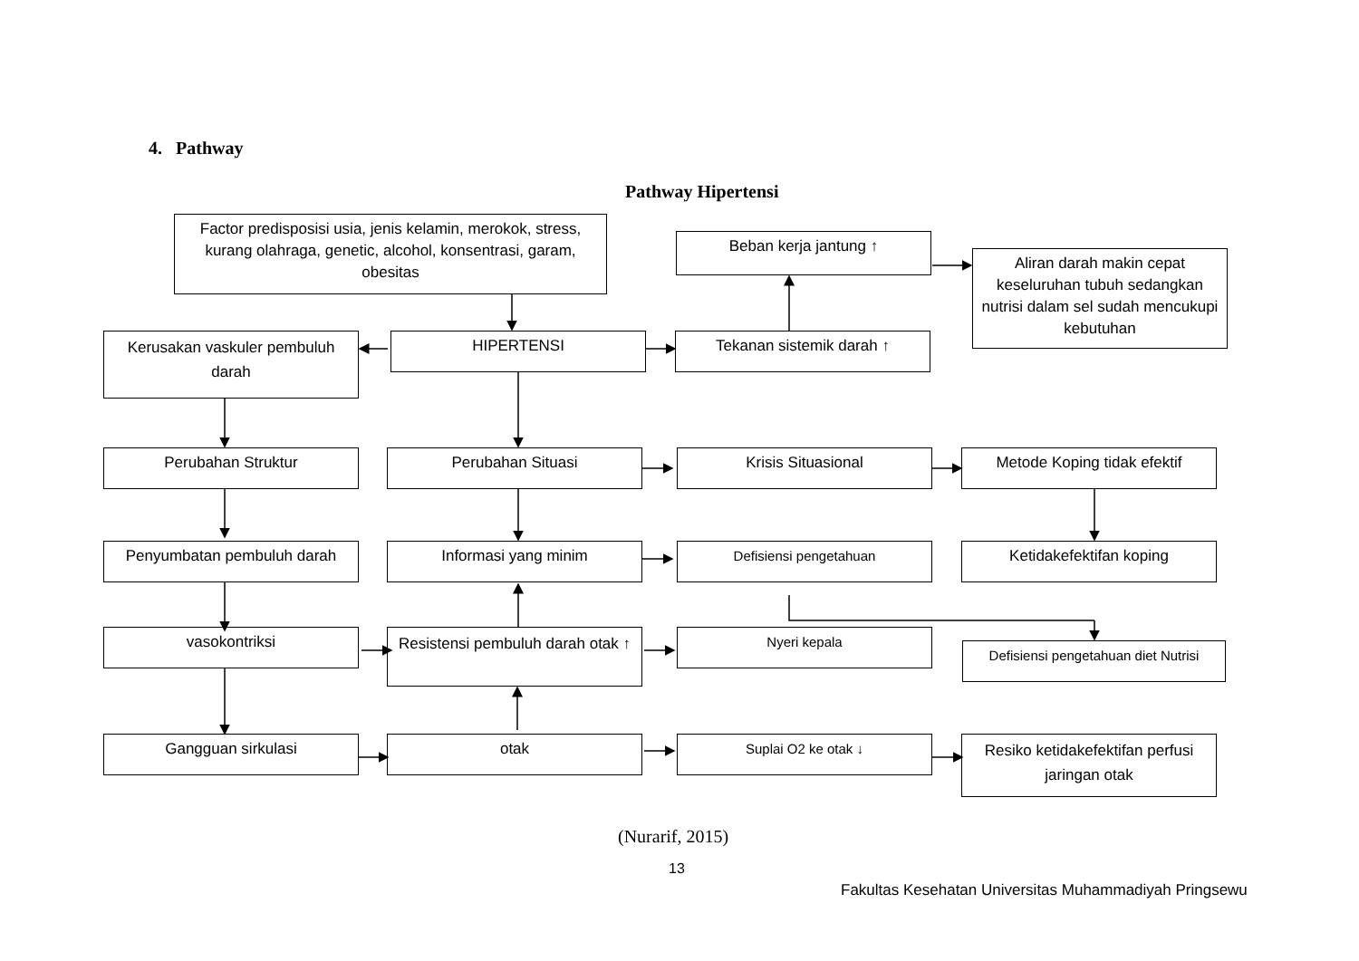4. Pathway
Pathway Hipertensi
Factor predisposisi usia, jenis kelamin, merokok, stress, kurang olahraga, genetic, alcohol, konsentrasi, garam, obesitas
Beban kerja jantung ↑
Aliran darah makin cepat keseluruhan tubuh sedangkan nutrisi dalam sel sudah mencukupi kebutuhan
Kerusakan vaskuler pembuluh darah
HIPERTENSI Tekanan sistemik darah ↑
Perubahan Struktur Perubahan Situasi Krisis Situasional Metode Koping tidak efektif
Penyumbatan pembuluh darah Informasi yang minim Defisiensi pengetahuan Ketidakefektifan koping
vasokontriksi
Resistensi pembuluh darah otak ↑
Nyeri kepala
Defisiensi pengetahuan diet Nutrisi
Gangguan sirkulasi otak Suplai O2 ke otak ↓
Resiko ketidakefektifan perfusi jaringan otak
(Nurarif, 2015)
13
Fakultas Kesehatan Universitas Muhammadiyah Pringsewu